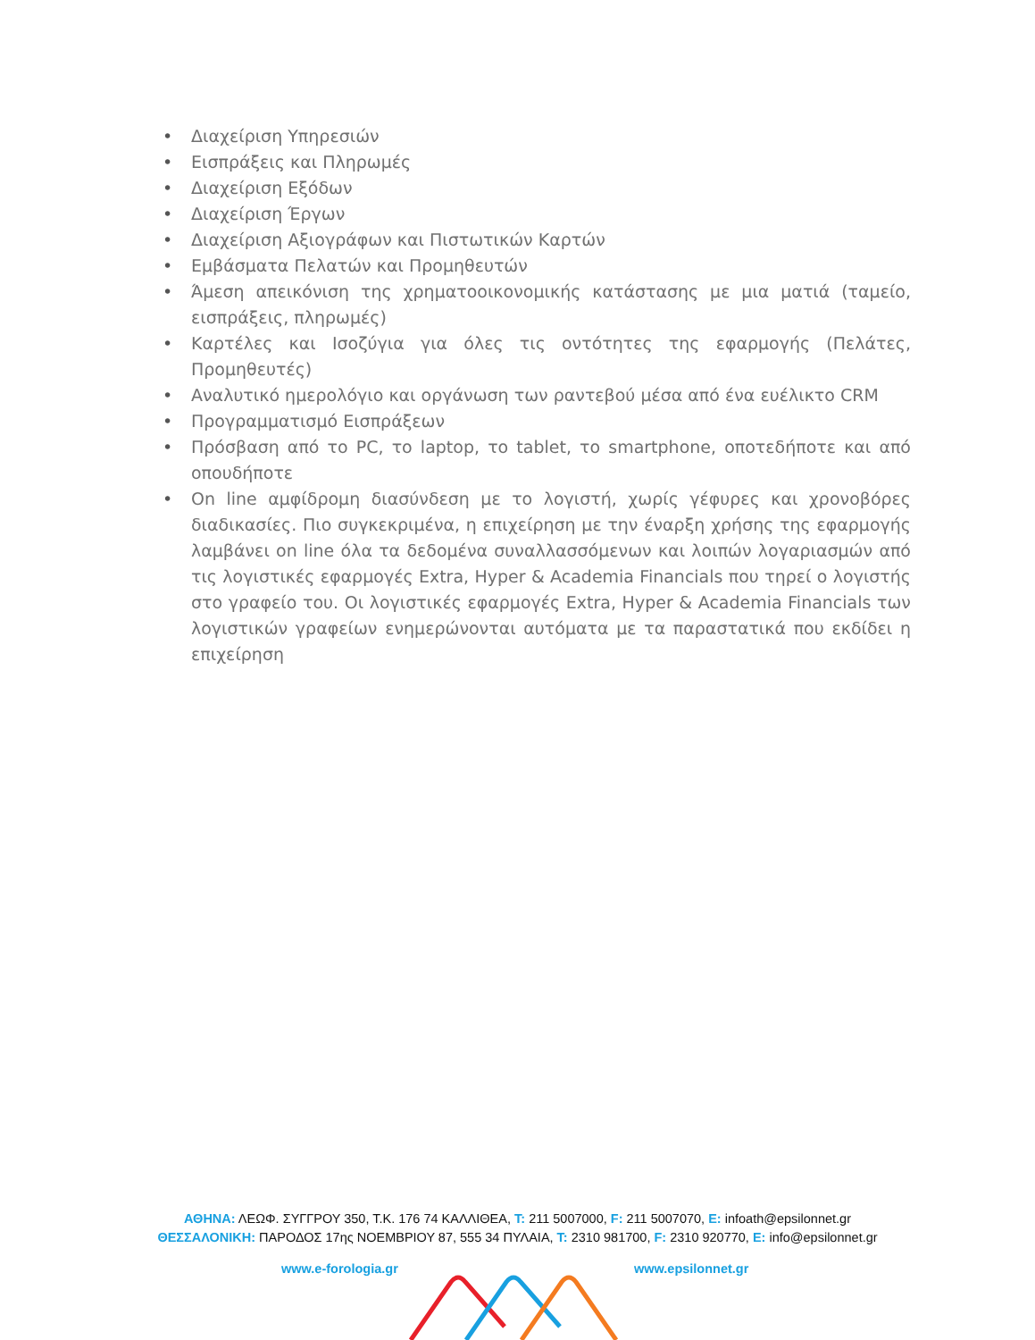• Διαχείριση Υπηρεσιών
• Εισπράξεις και Πληρωμές
• Διαχείριση Εξόδων
• Διαχείριση Έργων
• Διαχείριση Αξιογράφων και Πιστωτικών Καρτών
• Εμβάσματα Πελατών και Προμηθευτών
• Άμεση απεικόνιση της χρηματοοικονομικής κατάστασης με μια ματιά (ταμείο, εισπράξεις, πληρωμές)
• Καρτέλες και Ισοζύγια για όλες τις οντότητες της εφαρμογής (Πελάτες, Προμηθευτές)
• Αναλυτικό ημερολόγιο και οργάνωση των ραντεβού μέσα από ένα ευέλικτο CRM
• Προγραμματισμό Εισπράξεων
• Πρόσβαση από το PC, το laptop, το tablet, το smartphone, οποτεδήποτε και από οπουδήποτε
• On line αμφίδρομη διασύνδεση με το λογιστή, χωρίς γέφυρες και χρονοβόρες διαδικασίες. Πιο συγκεκριμένα, η επιχείρηση με την έναρξη χρήσης της εφαρμογής λαμβάνει on line όλα τα δεδομένα συναλλασσόμενων και λοιπών λογαριασμών από τις λογιστικές εφαρμογές Extra, Hyper & Academia Financials που τηρεί ο λογιστής στο γραφείο του. Οι λογιστικές εφαρμογές Extra, Hyper & Academia Financials των λογιστικών γραφείων ενημερώνονται αυτόματα με τα παραστατικά που εκδίδει η επιχείρηση
ΑΘΗΝΑ: ΛΕΩΦ. ΣΥΓΓΡΟΥ 350, Τ.Κ. 176 74 ΚΑΛΛΙΘΕΑ, T: 211 5007000, F: 211 5007070, E: infoath@epsilonnet.gr
ΘΕΣΣΑΛΟΝΙΚΗ: ΠΑΡΟΔΟΣ 17ης ΝΟΕΜΒΡΙΟΥ 87, 555 34 ΠΥΛΑΙΑ, T: 2310 981700, F: 2310 920770, E: info@epsilonnet.gr
www.e-forologia.gr www.epsilonnet.gr